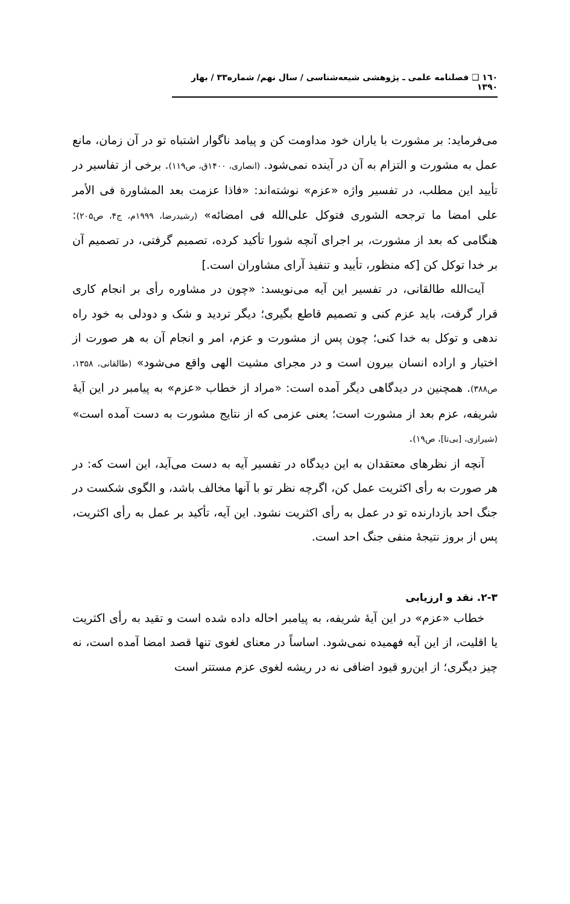١٦٠ ❑ فصلنامه علمی ـ پژوهشی شیعه‌شناسی / سال نهم/ شماره۳۳ / بهار ۱۳۹۰
می‌فرماید: بر مشورت با یاران خود مداومت کن و پیامد ناگوار اشتباه تو در آن زمان، مانع عمل به مشورت و التزام به آن در آینده نمی‌شود. (انصاری، ۱۴۰۰ق، ص۱۱۹). برخی از تفاسیر در تأیید این مطلب، در تفسیر واژه «عزم» نوشته‌اند: «فاذا عزمت بعد المشاورة فی الأمر علی امضا ما ترجحه الشوری فتوکل علی‌الله فی امضائه» (رشیدرضا، ۱۹۹۹م، ج۴، ص۲۰۵): هنگامی که بعد از مشورت، بر اجرای آنچه شورا تأکید کرده، تصمیم گرفتی، در تصمیم آن بر خدا توکل کن [که منظور، تأیید و تنفیذ آرای مشاوران است.]
آیت‌الله طالقانی، در تفسیر این آیه می‌نویسد: «چون در مشاوره رأی بر انجام کاری قرار گرفت، باید عزم کنی و تصمیم قاطع بگیری؛ دیگر تردید و شک و دودلی به خود راه ندهی و توکل به خدا کنی؛ چون پس از مشورت و عزم، امر و انجام آن به هر صورت از اختیار و اراده انسان بیرون است و در مجرای مشیت الهی واقع می‌شود» (طالقانی، ۱۳۵۸، ص۳۸۸). همچنین در دیدگاهی دیگر آمده است: «مراد از خطاب «عزم» به پیامبر در این آیهٔ شریفه، عزم بعد از مشورت است؛ یعنی عزمی که از نتایج مشورت به دست آمده است» (شیرازی، [بی‌تا]، ص۱۹).
آنچه از نظرهای معتقدان به این دیدگاه در تفسیر آیه به دست می‌آید، این است که: در هر صورت به رأی اکثریت عمل کن، اگرچه نظر تو با آنها مخالف باشد، و الگوی شکست در جنگ احد بازدارنده تو در عمل به رأی اکثریت نشود. این آیه، تأکید بر عمل به رأی اکثریت، پس از بروز نتیجهٔ منفی جنگ احد است.
۲-۳. نقد و ارزیابی
خطاب «عزم» در این آیهٔ شریفه، به پیامبر احاله داده شده است و تقید به رأی اکثریت یا اقلیت، از این آیه فهمیده نمی‌شود. اساساً در معنای لغوی تنها قصد امضا آمده است، نه چیز دیگری؛ از این‌رو قیود اضافی نه در ریشه لغوی عزم مستتر است